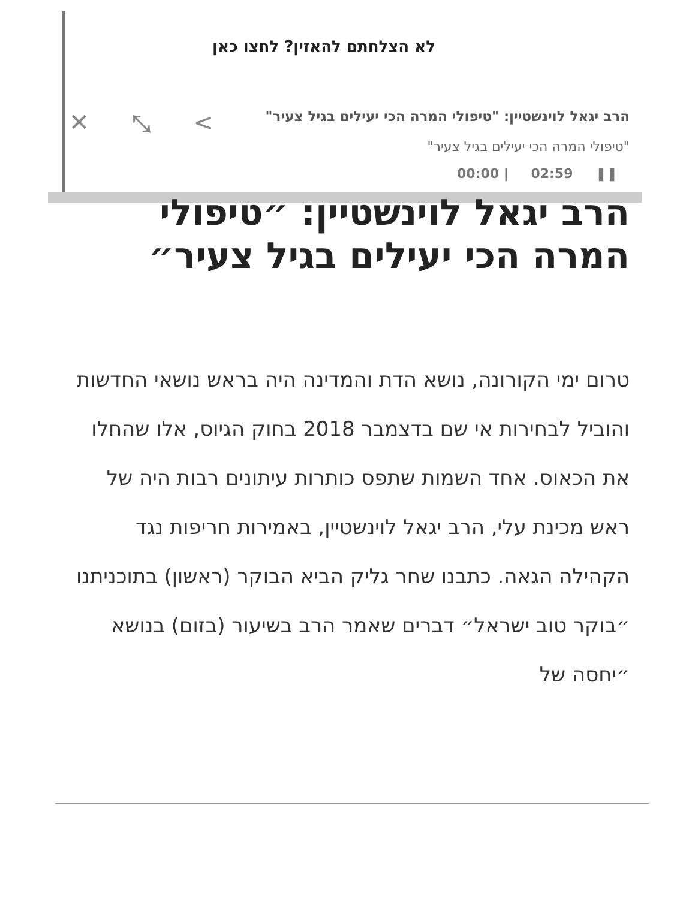✕ ⤡ <
לא הצלחתם להאזין? לחצו כאן
הרב יגאל לוינשטיין: "טיפולי המרה הכי יעילים בגיל צעיר"
"טיפולי המרה הכי יעילים בגיל צעיר"
❚❚ 02:59 | 00:00
הרב יגאל לוינשטיין: ״טיפולי המרה הכי יעילים בגיל צעיר״
טרום ימי הקורונה, נושא הדת והמדינה היה בראש נושאי החדשות והוביל לבחירות אי שם בדצמבר 2018 בחוק הגיוס, אלו שהחלו את הכאוס. אחד השמות שתפס כותרות עיתונים רבות היה של ראש מכינת עלי, הרב יגאל לוינשטיין, באמירות חריפות נגד הקהילה הגאה. כתבנו שחר גליק הביא הבוקר (ראשון) בתוכניתנו ״בוקר טוב ישראל״ דברים שאמר הרב בשיעור (בזום) בנושא ״יחסה של